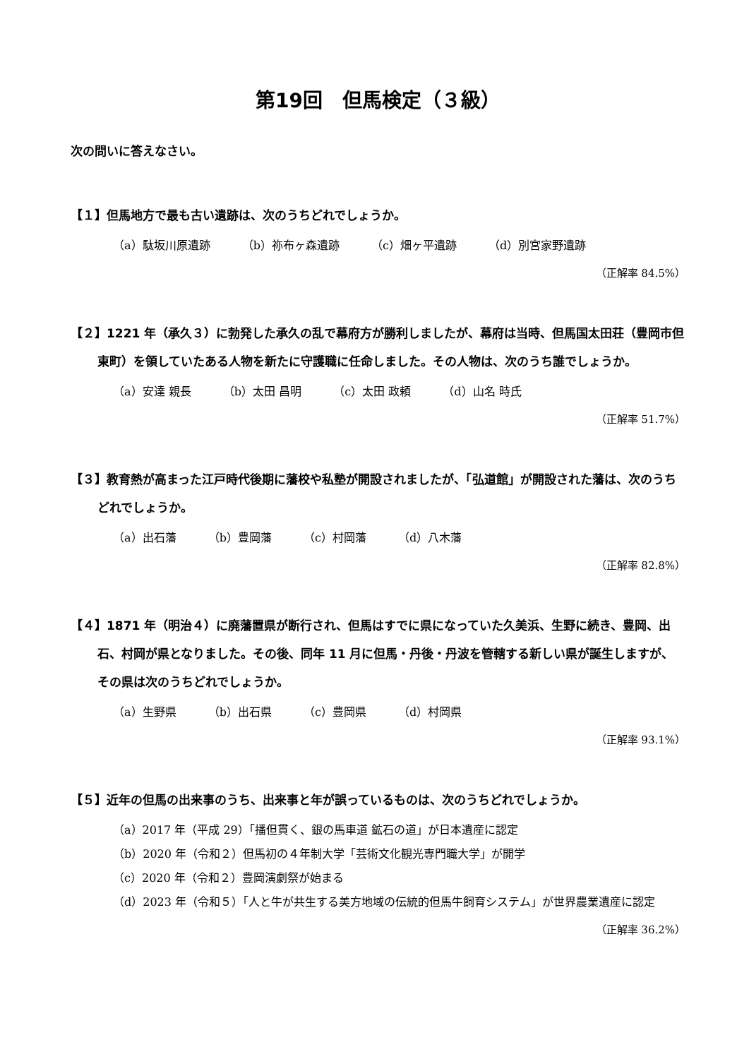第19回　但馬検定（３級）
次の問いに答えなさい。
【１】但馬地方で最も古い遺跡は、次のうちどれでしょうか。
（a）駄坂川原遺跡 （b）祢布ヶ森遺跡 （c）畑ヶ平遺跡 （d）別宮家野遺跡
（正解率 84.5%）
【２】1221 年（承久３）に勃発した承久の乱で幕府方が勝利しましたが、幕府は当時、但馬国太田荘（豊岡市但東町）を領していたある人物を新たに守護職に任命しました。その人物は、次のうち誰でしょうか。
（a）安達 親長 （b）太田 昌明 （c）太田 政頼 （d）山名 時氏
（正解率 51.7%）
【３】教育熱が高まった江戸時代後期に藩校や私塾が開設されましたが、「弘道館」が開設された藩は、次のうちどれでしょうか。
（a）出石藩 （b）豊岡藩 （c）村岡藩 （d）八木藩
（正解率 82.8%）
【４】1871 年（明治４）に廃藩置県が断行され、但馬はすでに県になっていた久美浜、生野に続き、豊岡、出石、村岡が県となりました。その後、同年 11 月に但馬・丹後・丹波を管轄する新しい県が誕生しますが、その県は次のうちどれでしょうか。
（a）生野県 （b）出石県 （c）豊岡県 （d）村岡県
（正解率 93.1%）
【５】近年の但馬の出来事のうち、出来事と年が誤っているものは、次のうちどれでしょうか。
（a）2017 年（平成 29）「播但貫く、銀の馬車道 鉱石の道」が日本遺産に認定
（b）2020 年（令和２）但馬初の４年制大学「芸術文化観光専門職大学」が開学
（c）2020 年（令和２）豊岡演劇祭が始まる
（d）2023 年（令和５）「人と牛が共生する美方地域の伝統的但馬牛飼育システム」が世界農業遺産に認定
（正解率 36.2%）